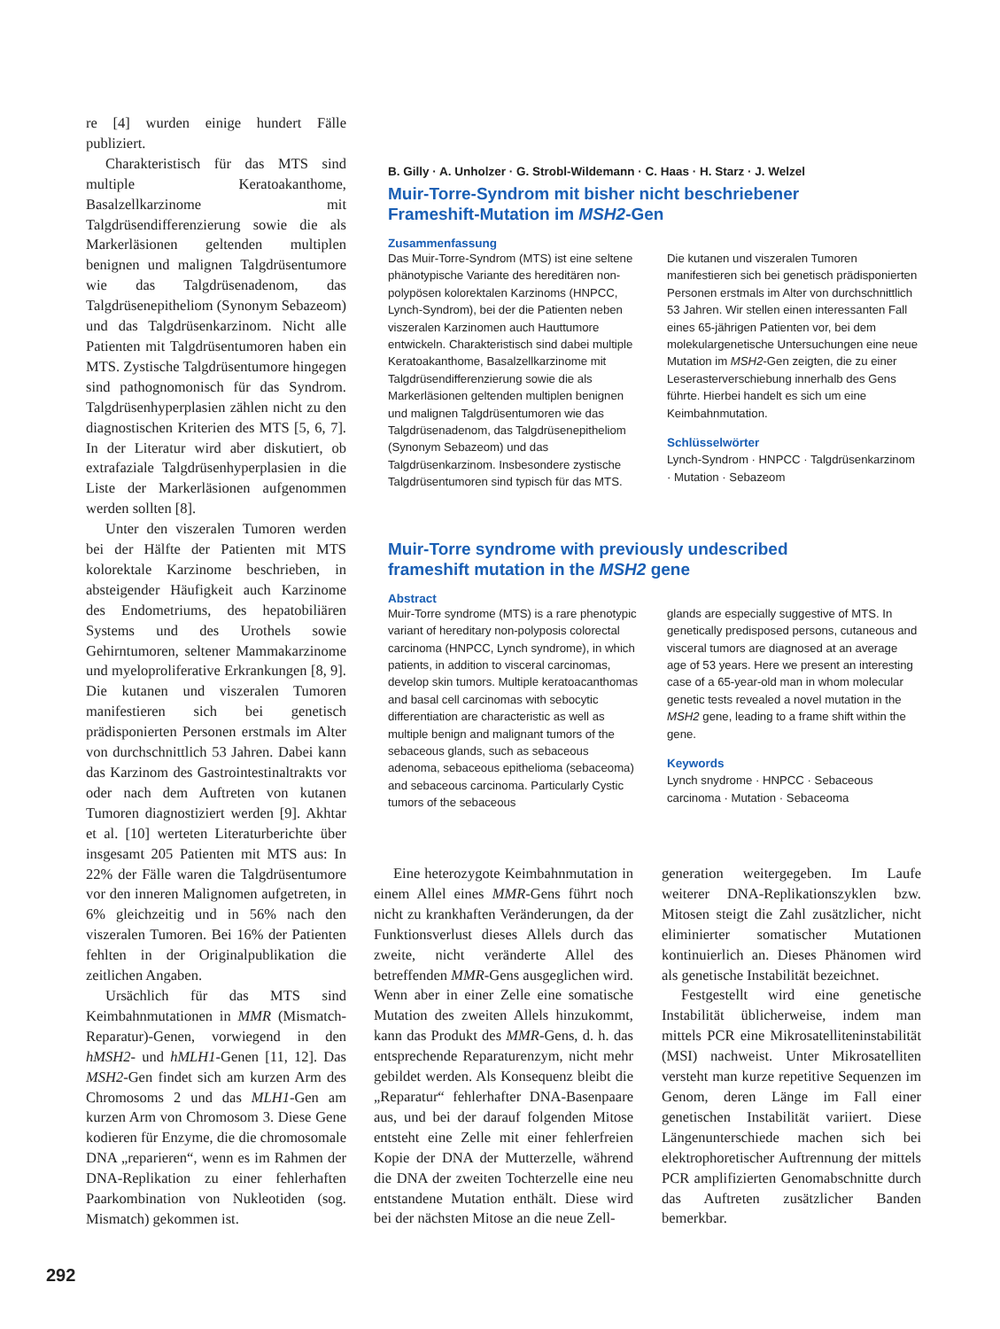re [4] wurden einige hundert Fälle publiziert.
Charakteristisch für das MTS sind multiple Keratoakanthome, Basalzellkarzinome mit Talgdrüsendifferenzierung sowie die als Markerläsionen geltenden multiplen benignen und malignen Talgdrüsentumore wie das Talgdrüsenadenom, das Talgdrüsenepitheliom (Synonym Sebazeom) und das Talgdrüsenkarzinom. Nicht alle Patienten mit Talgdrüsentumoren haben ein MTS. Zystische Talgdrüsentumore hingegen sind pathognomonisch für das Syndrom. Talgdrüsenhyperplasien zählen nicht zu den diagnostischen Kriterien des MTS [5, 6, 7]. In der Literatur wird aber diskutiert, ob extrafaziale Talgdrüsenhyperplasien in die Liste der Markerläsionen aufgenommen werden sollten [8].
Unter den viszeralen Tumoren werden bei der Hälfte der Patienten mit MTS kolorektale Karzinome beschrieben, in absteigender Häufigkeit auch Karzinome des Endometriums, des hepatobiliären Systems und des Urothels sowie Gehirntumoren, seltener Mammakarzinome und myeloproliferative Erkrankungen [8, 9]. Die kutanen und viszeralen Tumoren manifestieren sich bei genetisch prädisponierten Personen erstmals im Alter von durchschnittlich 53 Jahren. Dabei kann das Karzinom des Gastrointestinaltrakts vor oder nach dem Auftreten von kutanen Tumoren diagnostiziert werden [9]. Akhtar et al. [10] werteten Literaturberichte über insgesamt 205 Patienten mit MTS aus: In 22% der Fälle waren die Talgdrüsentumore vor den inneren Malignomen aufgetreten, in 6% gleichzeitig und in 56% nach den viszeralen Tumoren. Bei 16% der Patienten fehlten in der Originalpublikation die zeitlichen Angaben.
Ursächlich für das MTS sind Keimbahnmutationen in MMR (Mismatch-Reparatur)-Genen, vorwiegend in den hMSH2- und hMLH1-Genen [11, 12]. Das MSH2-Gen findet sich am kurzen Arm des Chromosoms 2 und das MLH1-Gen am kurzen Arm von Chromosom 3. Diese Gene kodieren für Enzyme, die die chromosomale DNA „reparieren“, wenn es im Rahmen der DNA-Replikation zu einer fehlerhaften Paarkombination von Nukleotiden (sog. Mismatch) gekommen ist.
B. Gilly · A. Unholzer · G. Strobl-Wildemann · C. Haas · H. Starz · J. Welzel
Muir-Torre-Syndrom mit bisher nicht beschriebener
Frameshift-Mutation im MSH2-Gen
Zusammenfassung
Das Muir-Torre-Syndrom (MTS) ist eine seltene phänotypische Variante des hereditären non-polypösen kolorektalen Karzinoms (HNPCC, Lynch-Syndrom), bei der die Patienten neben viszeralen Karzinomen auch Hauttumore entwickeln. Charakteristisch sind dabei multiple Keratoakanthome, Basalzellkarzinome mit Talgdrüsendifferenzierung sowie die als Markerläsionen geltenden multiplen benignen und malignen Talgdrüsentumoren wie das Talgdrüsenadenom, das Talgdrüsenepitheliom (Synonym Sebazeom) und das Talgdrüsenkarzinom. Insbesondere zystische Talgdrüsentumoren sind typisch für das MTS.
Die kutanen und viszeralen Tumoren manifestieren sich bei genetisch prädisponierten Personen erstmals im Alter von durchschnittlich 53 Jahren. Wir stellen einen interessanten Fall eines 65-jährigen Patienten vor, bei dem molekulargenetische Untersuchungen eine neue Mutation im MSH2-Gen zeigten, die zu einer Leserasterverschiebung innerhalb des Gens führte. Hierbei handelt es sich um eine Keimbahnmutation.
Schlüsselwörter
Lynch-Syndrom · HNPCC · Talgdrüsenkarzinom · Mutation · Sebazeom
Muir-Torre syndrome with previously undescribed
frameshift mutation in the MSH2 gene
Abstract
Muir-Torre syndrome (MTS) is a rare phenotypic variant of hereditary non-polyposis colorectal carcinoma (HNPCC, Lynch syndrome), in which patients, in addition to visceral carcinomas, develop skin tumors. Multiple keratoacanthomas and basal cell carcinomas with sebocytic differentiation are characteristic as well as multiple benign and malignant tumors of the sebaceous glands, such as sebaceous adenoma, sebaceous epithelioma (sebaceoma) and sebaceous carcinoma. Particularly Cystic tumors of the sebaceous
glands are especially suggestive of MTS. In genetically predisposed persons, cutaneous and visceral tumors are diagnosed at an average age of 53 years. Here we present an interesting case of a 65-year-old man in whom molecular genetic tests revealed a novel mutation in the MSH2 gene, leading to a frame shift within the gene.
Keywords
Lynch snydrome · HNPCC · Sebaceous carcinoma · Mutation · Sebaceoma
Eine heterozygote Keimbahnmutation in einem Allel eines MMR-Gens führt noch nicht zu krankhaften Veränderungen, da der Funktionsverlust dieses Allels durch das zweite, nicht veränderte Allel des betreffenden MMR-Gens ausgeglichen wird. Wenn aber in einer Zelle eine somatische Mutation des zweiten Allels hinzukommt, kann das Produkt des MMR-Gens, d. h. das entsprechende Reparaturenzym, nicht mehr gebildet werden. Als Konsequenz bleibt die „Reparatur“ fehlerhafter DNA-Basenpaare aus, und bei der darauf folgenden Mitose entsteht eine Zelle mit einer fehlerfreien Kopie der DNA der Mutterzelle, während die DNA der zweiten Tochterzelle eine neu entstandene Mutation enthält. Diese wird bei der nächsten Mitose an die neue Zell-
generation weitergegeben. Im Laufe weiterer DNA-Replikationszyklen bzw. Mitosen steigt die Zahl zusätzlicher, nicht eliminierter somatischer Mutationen kontinuierlich an. Dieses Phänomen wird als genetische Instabilität bezeichnet.
Festgestellt wird eine genetische Instabilität üblicherweise, indem man mittels PCR eine Mikrosatelliteninstabilität (MSI) nachweist. Unter Mikrosatelliten versteht man kurze repetitive Sequenzen im Genom, deren Länge im Fall einer genetischen Instabilität variiert. Diese Längenunterschiede machen sich bei elektrophoretischer Auftrennung der mittels PCR amplifizierten Genomabschnitte durch das Auftreten zusätzlicher Banden bemerkbar.
292